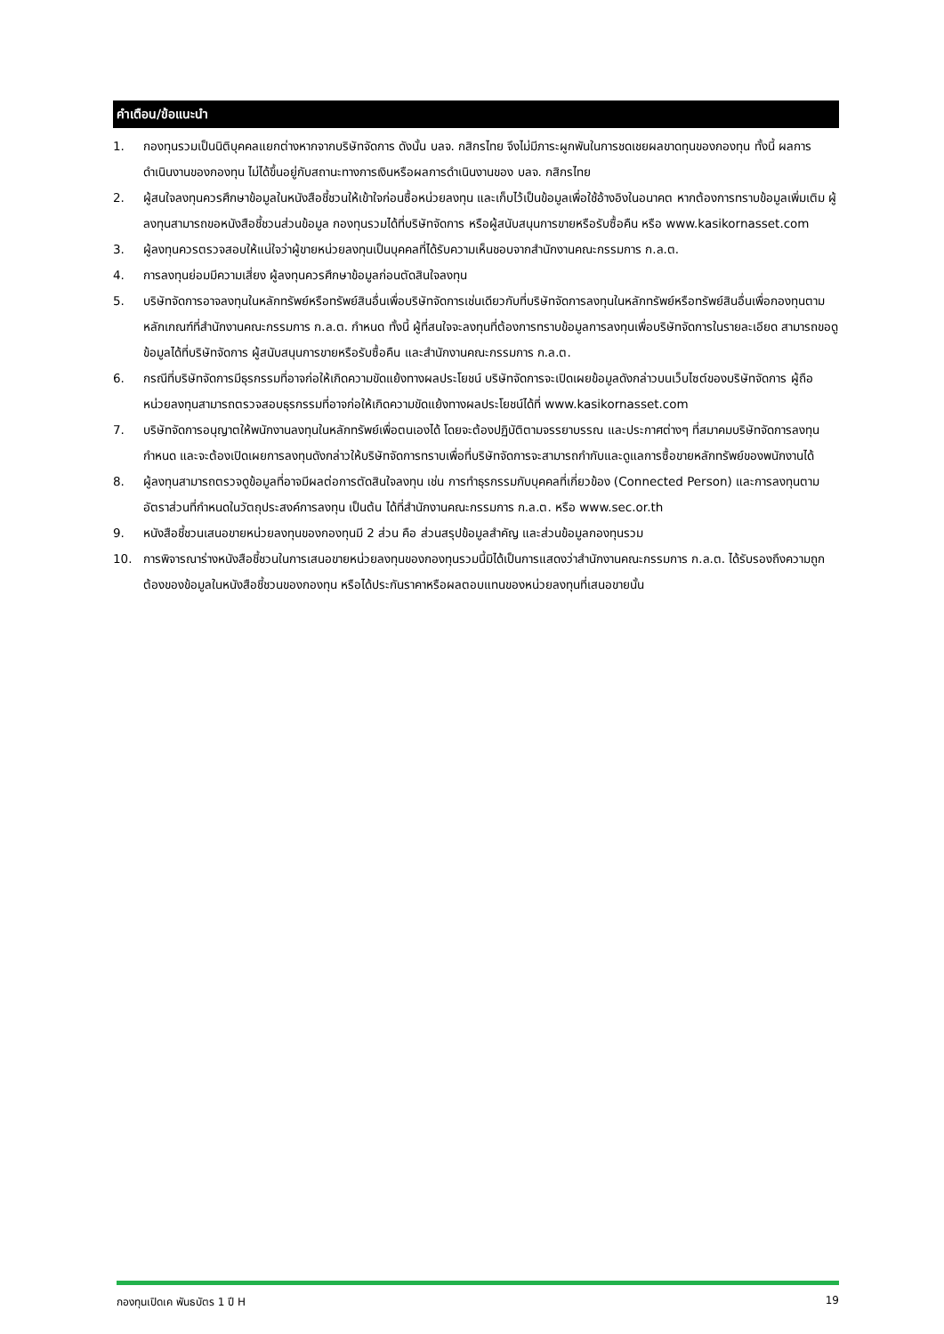คำเตือน/ข้อแนะนำ
1. กองทุนรวมเป็นนิติบุคคลแยกต่างหากจากบริษัทจัดการ ดังนั้น บลจ. กสิกรไทย จึงไม่มีภาระผูกพันในการชดเชยผลขาดทุนของกองทุน ทั้งนี้ ผลการดำเนินงานของกองทุน ไม่ได้ขึ้นอยู่กับสถานะทางการเงินหรือผลการดำเนินงานของ บลจ. กสิกรไทย
2. ผู้สนใจลงทุนควรศึกษาข้อมูลในหนังสือชี้ชวนให้เข้าใจก่อนซื้อหน่วยลงทุน และเก็บไว้เป็นข้อมูลเพื่อใช้อ้างอิงในอนาคต หากต้องการทราบข้อมูลเพิ่มเติม ผู้ลงทุนสามารถขอหนังสือชี้ชวนส่วนข้อมูล กองทุนรวมได้ที่บริษัทจัดการ หรือผู้สนับสนุนการขายหรือรับซื้อคืน หรือ www.kasikornasset.com
3. ผู้ลงทุนควรตรวจสอบให้แน่ใจว่าผู้ขายหน่วยลงทุนเป็นบุคคลที่ได้รับความเห็นชอบจากสำนักงานคณะกรรมการ ก.ล.ต.
4. การลงทุนย่อมมีความเสี่ยง ผู้ลงทุนควรศึกษาข้อมูลก่อนตัดสินใจลงทุน
5. บริษัทจัดการอาจลงทุนในหลักทรัพย์หรือทรัพย์สินอื่นเพื่อบริษัทจัดการเช่นเดียวกับที่บริษัทจัดการลงทุนในหลักทรัพย์หรือทรัพย์สินอื่นเพื่อกองทุนตามหลักเกณฑ์ที่สำนักงานคณะกรรมการ ก.ล.ต. กำหนด ทั้งนี้ ผู้ที่สนใจจะลงทุนที่ต้องการทราบข้อมูลการลงทุนเพื่อบริษัทจัดการในรายละเอียด สามารถขอดูข้อมูลได้ที่บริษัทจัดการ ผู้สนับสนุนการขายหรือรับซื้อคืน และสำนักงานคณะกรรมการ ก.ล.ต.
6. กรณีที่บริษัทจัดการมีธุรกรรมที่อาจก่อให้เกิดความขัดแย้งทางผลประโยชน์ บริษัทจัดการจะเปิดเผยข้อมูลดังกล่าวบนเว็บไซต์ของบริษัทจัดการ ผู้ถือหน่วยลงทุนสามารถตรวจสอบธุรกรรมที่อาจก่อให้เกิดความขัดแย้งทางผลประโยชน์ได้ที่ www.kasikornasset.com
7. บริษัทจัดการอนุญาตให้พนักงานลงทุนในหลักทรัพย์เพื่อตนเองได้ โดยจะต้องปฏิบัติตามจรรยาบรรณ และประกาศต่างๆ ที่สมาคมบริษัทจัดการลงทุนกำหนด และจะต้องเปิดเผยการลงทุนดังกล่าวให้บริษัทจัดการทราบเพื่อที่บริษัทจัดการจะสามารถกำกับและดูแลการซื้อขายหลักทรัพย์ของพนักงานได้
8. ผู้ลงทุนสามารถตรวจดูข้อมูลที่อาจมีผลต่อการตัดสินใจลงทุน เช่น การทำธุรกรรมกับบุคคลที่เกี่ยวข้อง (Connected Person) และการลงทุนตามอัตราส่วนที่กำหนดในวัตถุประสงค์การลงทุน เป็นต้น ได้ที่สำนักงานคณะกรรมการ ก.ล.ต. หรือ www.sec.or.th
9. หนังสือชี้ชวนเสนอขายหน่วยลงทุนของกองทุนมี 2 ส่วน คือ ส่วนสรุปข้อมูลสำคัญ และส่วนข้อมูลกองทุนรวม
10. การพิจารณาร่างหนังสือชี้ชวนในการเสนอขายหน่วยลงทุนของกองทุนรวมนี้มิได้เป็นการแสดงว่าสำนักงานคณะกรรมการ ก.ล.ต. ได้รับรองถึงความถูกต้องของข้อมูลในหนังสือชี้ชวนของกองทุน หรือได้ประกันราคาหรือผลตอบแทนของหน่วยลงทุนที่เสนอขายนั้น
กองทุนเปิดเค พันธบัตร 1 ปี H 19